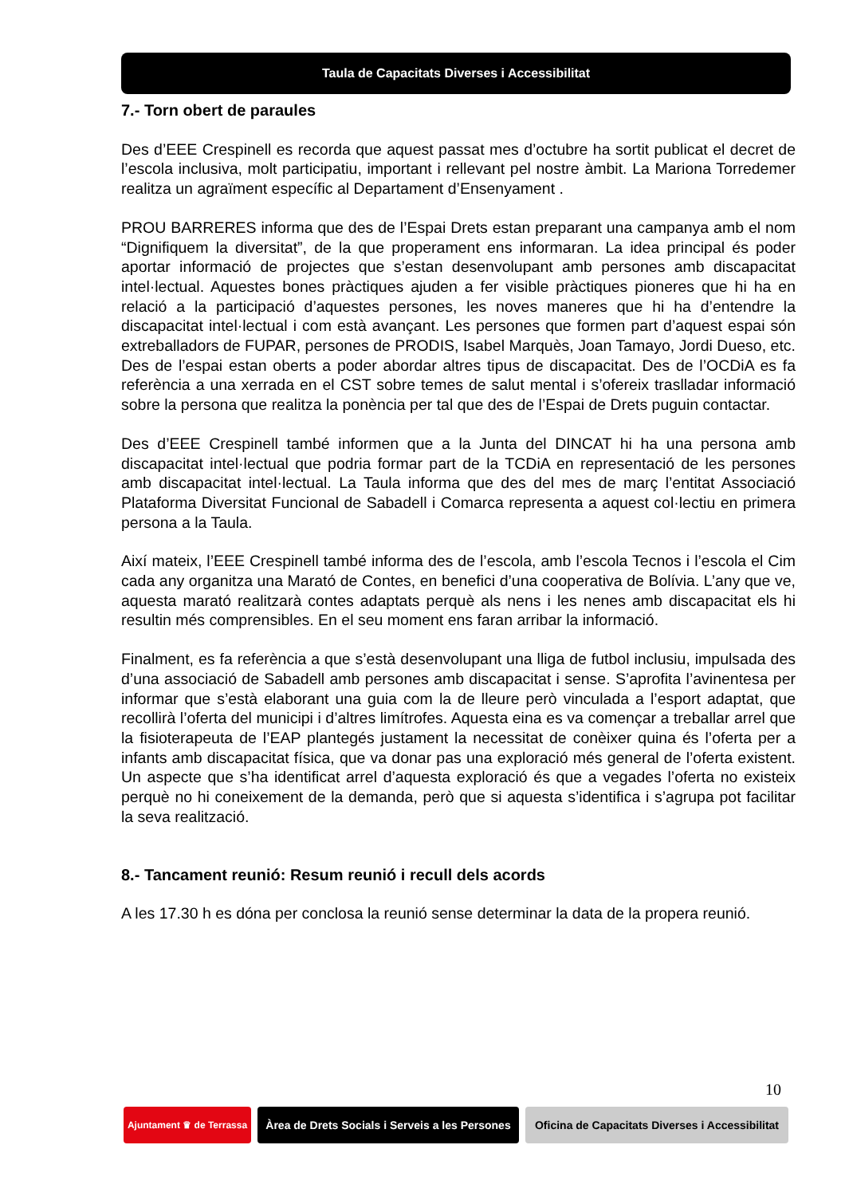Taula de Capacitats Diverses i Accessibilitat
7.- Torn obert de paraules
Des d’EEE Crespinell es recorda que aquest passat mes d’octubre ha sortit publicat el decret de l’escola inclusiva, molt participatiu, important i rellevant pel nostre àmbit. La Mariona Torredemer realitza un agraïment específic al Departament d’Ensenyament .
PROU BARRERES informa que des de l’Espai Drets estan preparant una campanya amb el nom “Dignifiquem la diversitat”, de la que properament ens informaran. La idea principal és poder aportar informació de projectes que s’estan desenvolupant amb persones amb discapacitat intel·lectual. Aquestes bones pràctiques ajuden a fer visible pràctiques pioneres que hi ha en relació a la participació d’aquestes persones, les noves maneres que hi ha d’entendre la discapacitat intel·lectual i com està avançant. Les persones que formen part d’aquest espai són extreballadors de FUPAR, persones de PRODIS, Isabel Marquès, Joan Tamayo, Jordi Dueso, etc. Des de l’espai estan oberts a poder abordar altres tipus de discapacitat. Des de l’OCDiA es fa referència a una xerrada en el CST sobre temes de salut mental i s’ofereix traslladar informació sobre la persona que realitza la ponència per tal que des de l’Espai de Drets puguin contactar.
Des d’EEE Crespinell també informen que a la Junta del DINCAT hi ha una persona amb discapacitat intel·lectual que podria formar part de la TCDiA en representació de les persones amb discapacitat intel·lectual. La Taula informa que des del mes de març l’entitat Associació Plataforma Diversitat Funcional de Sabadell i Comarca representa a aquest col·lectiu en primera persona a la Taula.
Així mateix, l’EEE Crespinell també informa des de l’escola, amb l’escola Tecnos i l’escola el Cim cada any organitza una Marató de Contes, en benefici d’una cooperativa de Bolívia. L’any que ve, aquesta marató realitzarà contes adaptats perquè als nens i les nenes amb discapacitat els hi resultin més comprensibles. En el seu moment ens faran arribar la informació.
Finalment, es fa referència a que s’està desenvolupant una lliga de futbol inclusiu, impulsada des d’una associació de Sabadell amb persones amb discapacitat i sense. S’aprofita l’avinentesa per informar que s’està elaborant una guia com la de lleure però vinculada a l’esport adaptat, que recollirà l’oferta del municipi i d’altres limítrofes. Aquesta eina es va començar a treballar arrel que la fisioterapeuta de l’EAP plantegés justament la necessitat de conèixer quina és l’oferta per a infants amb discapacitat física, que va donar pas una exploració més general de l’oferta existent. Un aspecte que s’ha identificat arrel d’aquesta exploració és que a vegades l’oferta no existeix perquè no hi coneixement de la demanda, però que si aquesta s’identifica i s’agrupa pot facilitar la seva realització.
8.- Tancament reunió: Resum reunió i recull dels acords
A les 17.30 h es dóna per conclosa la reunió sense determinar la data de la propera reunió.
10
Ajuntament ♛ de Terrassa
Àrea de Drets Socials i Serveis a les Persones
Oficina de Capacitats Diverses i Accessibilitat